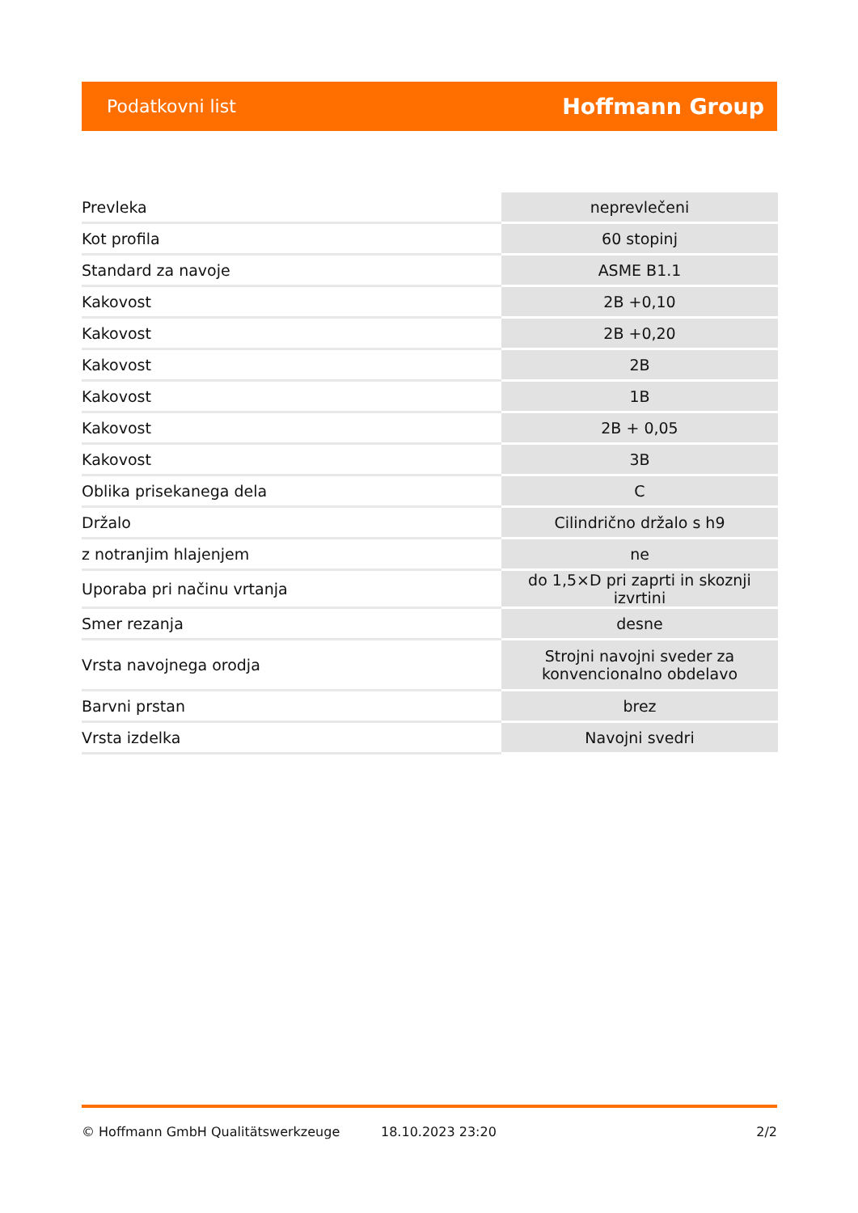Podatkovni list Hoffmann Group
| Prevleka | neprevlečeni |
| Kot profila | 60 stopinj |
| Standard za navoje | ASME B1.1 |
| Kakovost | 2B +0,10 |
| Kakovost | 2B +0,20 |
| Kakovost | 2B |
| Kakovost | 1B |
| Kakovost | 2B + 0,05 |
| Kakovost | 3B |
| Oblika prisekanega dela | C |
| Držalo | Cilindrično držalo s h9 |
| z notranjim hlajenjem | ne |
| Uporaba pri načinu vrtanja | do 1,5×D pri zaprti in skoznji izvrtini |
| Smer rezanja | desne |
| Vrsta navojnega orodja | Strojni navojni sveder za konvencionalno obdelavo |
| Barvni prstan | brez |
| Vrsta izdelka | Navojni svedri |
© Hoffmann GmbH Qualitätswerkzeuge 18.10.2023 23:20 2/2